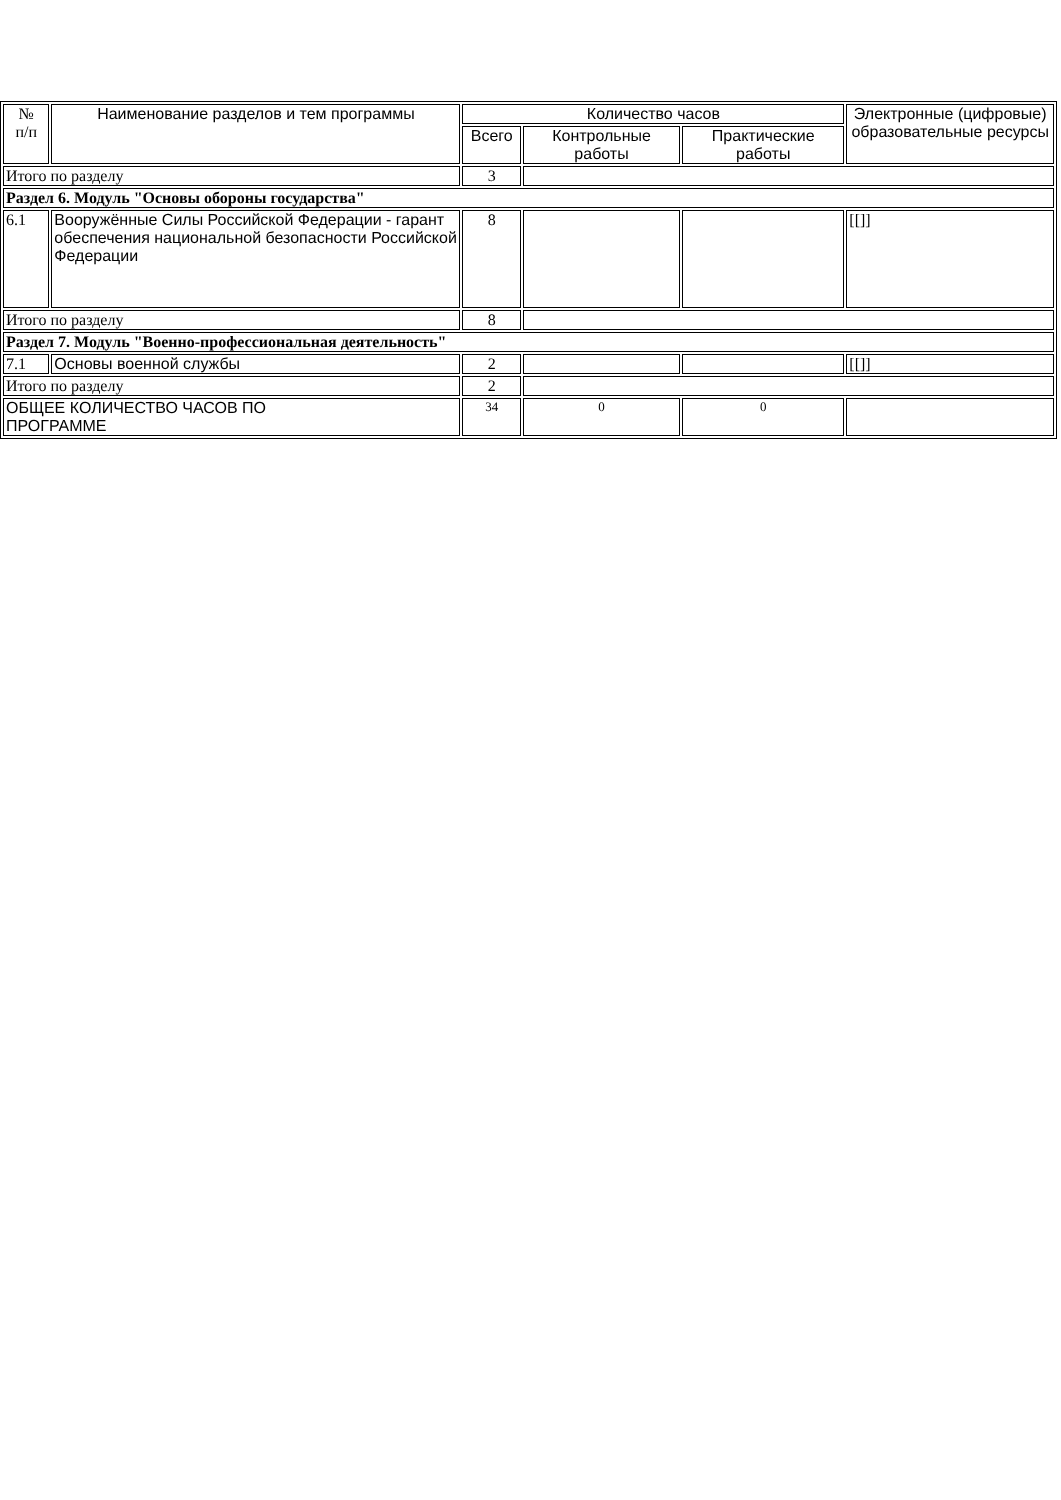| № п/п | Наименование разделов и тем программы | Количество часов | | | Электронные (цифровые) образовательные ресурсы |
| --- | --- | --- | --- | --- | --- |
| | | Всего | Контрольные работы | Практические работы | |
| Итого по разделу | | 3 | | | |
| Раздел 6. Модуль "Основы обороны государства" | | | | | |
| 6.1 | Вооружённые Силы Российской Федерации - гарант обеспечения национальной безопасности Российской Федерации | 8 | | | [[]] |
| Итого по разделу | | 8 | | | |
| Раздел 7. Модуль "Военно-профессиональная деятельность" | | | | | |
| 7.1 | Основы военной службы | 2 | | | [[]] |
| Итого по разделу | | 2 | | | |
| ОБЩЕЕ КОЛИЧЕСТВО ЧАСОВ ПО ПРОГРАММЕ | | 34 | 0 | 0 | |